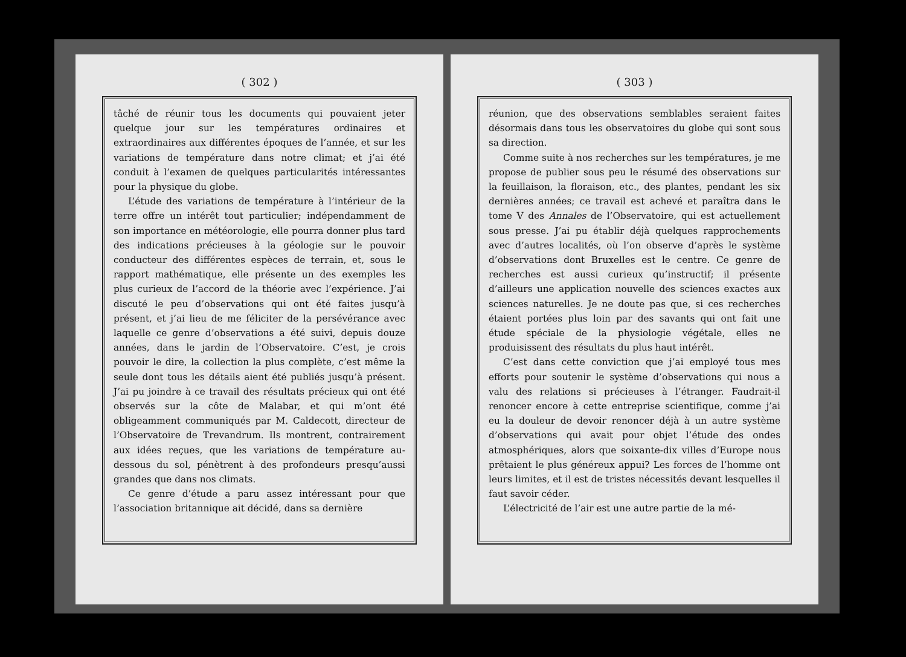( 302 )
tâché de réunir tous les documents qui pouvaient jeter quelque jour sur les températures ordinaires et extraordinaires aux différentes époques de l’année, et sur les variations de température dans notre climat; et j’ai été conduit à l’examen de quelques particularités intéressantes pour la physique du globe.
L’étude des variations de température à l’intérieur de la terre offre un intérêt tout particulier; indépendamment de son importance en météorologie, elle pourra donner plus tard des indications précieuses à la géologie sur le pouvoir conducteur des différentes espèces de terrain, et, sous le rapport mathématique, elle présente un des exemples les plus curieux de l’accord de la théorie avec l’expérience. J’ai discuté le peu d’observations qui ont été faites jusqu’à présent, et j’ai lieu de me féliciter de la persévérance avec laquelle ce genre d’observations a été suivi, depuis douze années, dans le jardin de l’Observatoire. C’est, je crois pouvoir le dire, la collection la plus complète, c’est même la seule dont tous les détails aient été publiés jusqu’à présent. J’ai pu joindre à ce travail des résultats précieux qui ont été observés sur la côte de Malabar, et qui m’ont été obligeamment communiqués par M. Caldecott, directeur de l’Observatoire de Trevandrum. Ils montrent, contrairement aux idées reçues, que les variations de température au-dessous du sol, pénètrent à des profondeurs presqu’aussi grandes que dans nos climats.
Ce genre d’étude a paru assez intéressant pour que l’association britannique ait décidé, dans sa dernière
( 303 )
réunion, que des observations semblables seraient faites désormais dans tous les observatoires du globe qui sont sous sa direction.
Comme suite à nos recherches sur les températures, je me propose de publier sous peu le résumé des observations sur la feuillaison, la floraison, etc., des plantes, pendant les six dernières années; ce travail est achevé et paraîtra dans le tome V des Annales de l’Observatoire, qui est actuellement sous presse. J’ai pu établir déjà quelques rapprochements avec d’autres localités, où l’on observe d’après le système d’observations dont Bruxelles est le centre. Ce genre de recherches est aussi curieux qu’instructif; il présente d’ailleurs une application nouvelle des sciences exactes aux sciences naturelles. Je ne doute pas que, si ces recherches étaient portées plus loin par des savants qui ont fait une étude spéciale de la physiologie végétale, elles ne produisissent des résultats du plus haut intérêt.
C’est dans cette conviction que j’ai employé tous mes efforts pour soutenir le système d’observations qui nous a valu des relations si précieuses à l’étranger. Faudrait-il renoncer encore à cette entreprise scientifique, comme j’ai eu la douleur de devoir renoncer déjà à un autre système d’observations qui avait pour objet l’étude des ondes atmosphériques, alors que soixante-dix villes d’Europe nous prêtaient le plus généreux appui? Les forces de l’homme ont leurs limites, et il est de tristes nécessités devant lesquelles il faut savoir céder.
L’électricité de l’air est une autre partie de la mé-